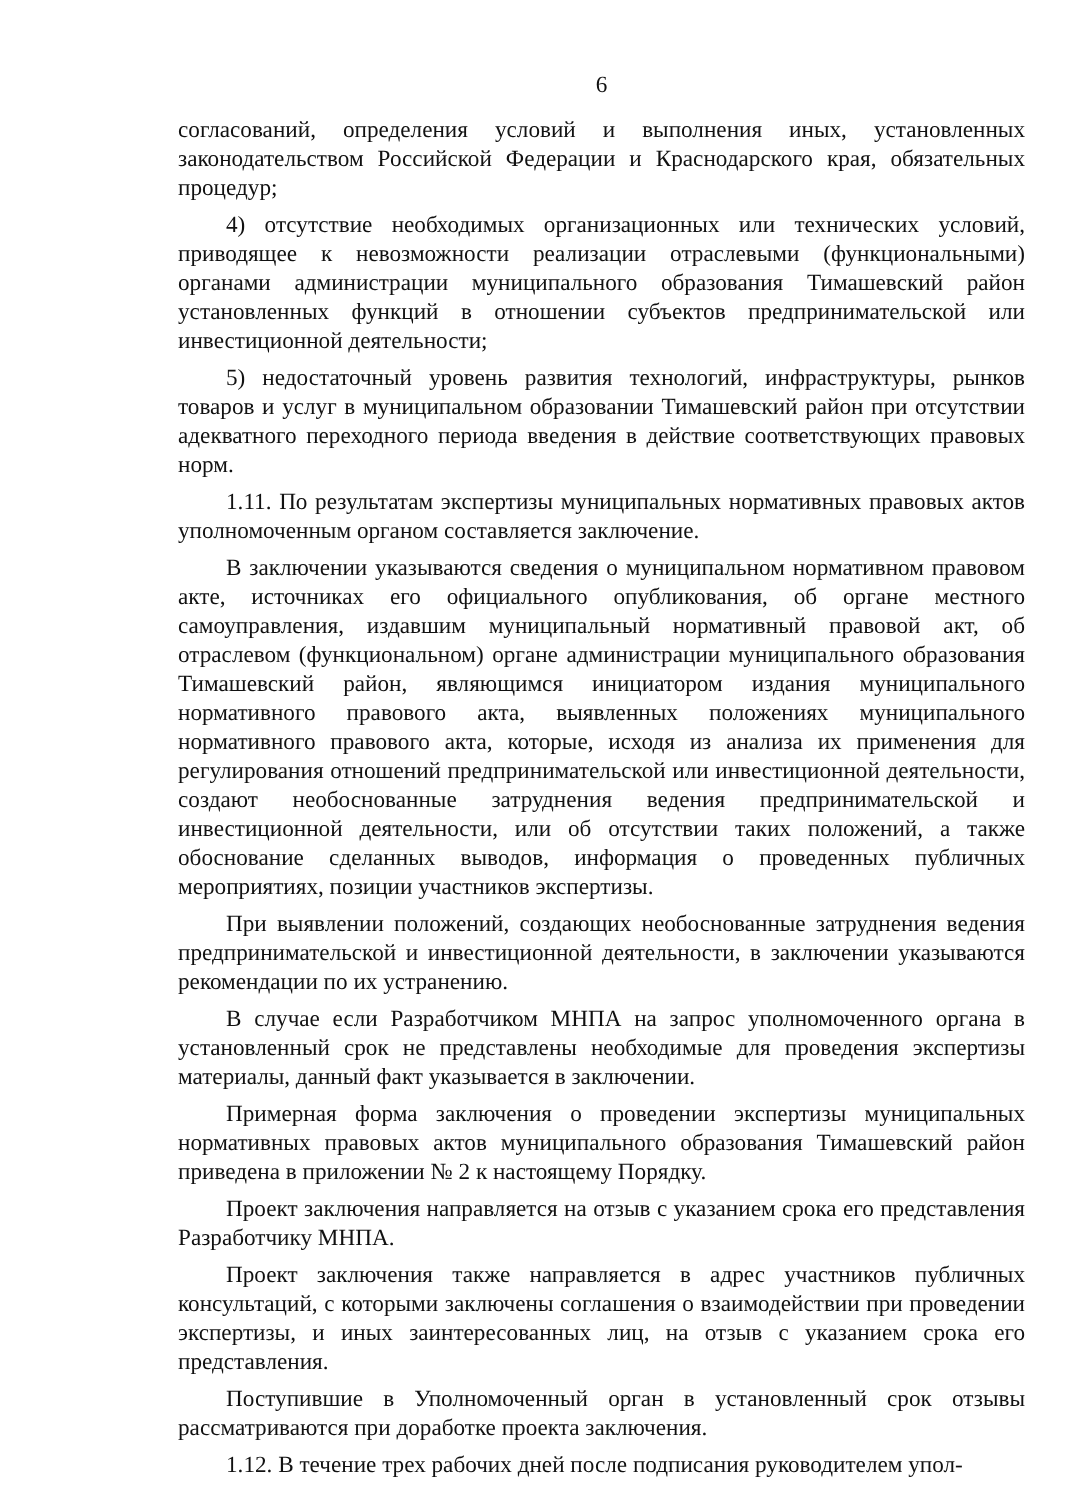6
согласований, определения условий и выполнения иных, установленных законодательством Российской Федерации и Краснодарского края, обязательных процедур;
4) отсутствие необходимых организационных или технических условий, приводящее к невозможности реализации отраслевыми (функциональными) органами администрации муниципального образования Тимашевский район установленных функций в отношении субъектов предпринимательской или инвестиционной деятельности;
5) недостаточный уровень развития технологий, инфраструктуры, рынков товаров и услуг в муниципальном образовании Тимашевский район при отсутствии адекватного переходного периода введения в действие соответствующих правовых норм.
1.11. По результатам экспертизы муниципальных нормативных правовых актов уполномоченным органом составляется заключение.
В заключении указываются сведения о муниципальном нормативном правовом акте, источниках его официального опубликования, об органе местного самоуправления, издавшим муниципальный нормативный правовой акт, об отраслевом (функциональном) органе администрации муниципального образования Тимашевский район, являющимся инициатором издания муниципального нормативного правового акта, выявленных положениях муниципального нормативного правового акта, которые, исходя из анализа их применения для регулирования отношений предпринимательской или инвестиционной деятельности, создают необоснованные затруднения ведения предпринимательской и инвестиционной деятельности, или об отсутствии таких положений, а также обоснование сделанных выводов, информация о проведенных публичных мероприятиях, позиции участников экспертизы.
При выявлении положений, создающих необоснованные затруднения ведения предпринимательской и инвестиционной деятельности, в заключении указываются рекомендации по их устранению.
В случае если Разработчиком МНПА на запрос уполномоченного органа в установленный срок не представлены необходимые для проведения экспертизы материалы, данный факт указывается в заключении.
Примерная форма заключения о проведении экспертизы муниципальных нормативных правовых актов муниципального образования Тимашевский район приведена в приложении № 2 к настоящему Порядку.
Проект заключения направляется на отзыв с указанием срока его представления Разработчику МНПА.
Проект заключения также направляется в адрес участников публичных консультаций, с которыми заключены соглашения о взаимодействии при проведении экспертизы, и иных заинтересованных лиц, на отзыв с указанием срока его представления.
Поступившие в Уполномоченный орган в установленный срок отзывы рассматриваются при доработке проекта заключения.
1.12. В течение трех рабочих дней после подписания руководителем упол-